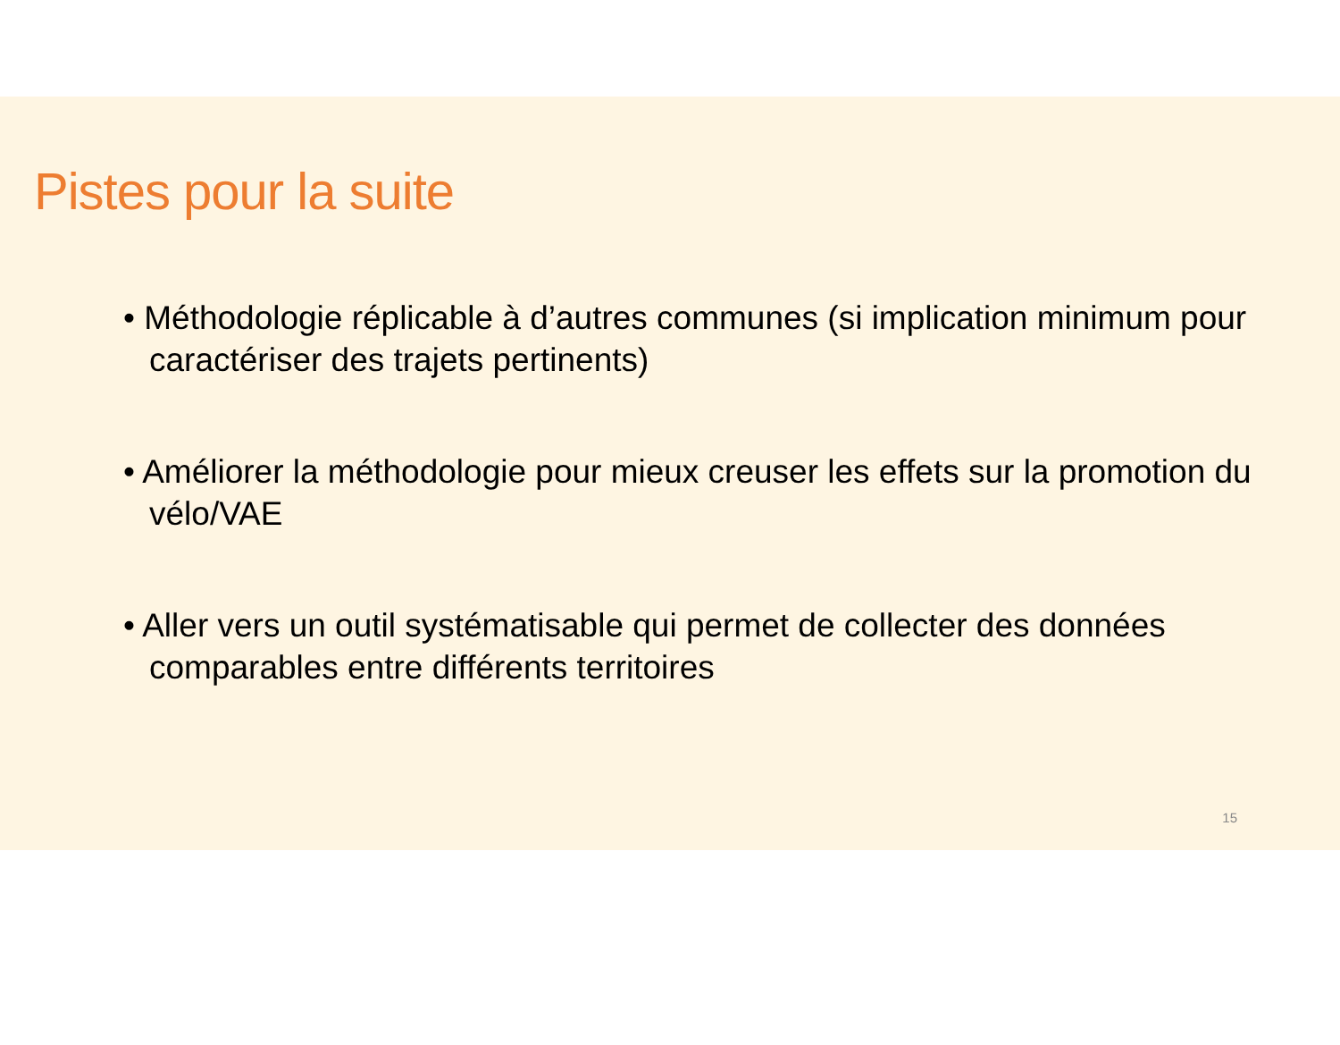Pistes pour la suite
• Méthodologie réplicable à d’autres communes (si implication minimum pour caractériser des trajets pertinents)
• Améliorer la méthodologie pour mieux creuser les effets sur la promotion du vélo/VAE
• Aller vers un outil systématisable qui permet de collecter des données comparables entre différents territoires
15